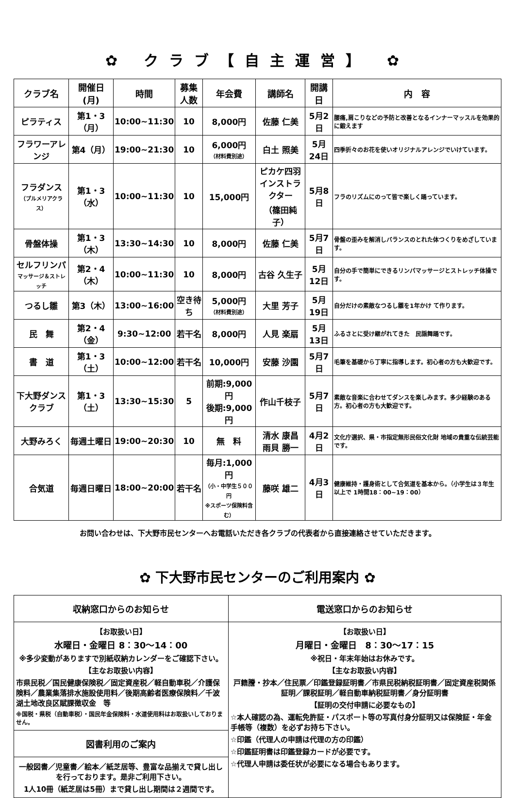✿ クラブ【自主運営】 ✿
| クラブ名 | 開催日(月) | 時間 | 募集 人数 | 年会費 | 講師名 | 開講日 | 内 容 |
| --- | --- | --- | --- | --- | --- | --- | --- |
| ピラティス | 第1・3（月） | 10:00~11:30 | 10 | 8,000円 | 佐藤 仁美 | 5月2日 | 腰痛,肩こりなどの予防と改善となるインナーマッスルを効果的に鍛えます |
| フラワーアレンジ | 第4（月） | 19:00~21:30 | 10 | 6,000円 （材料費別途） | 白土 照美 | 5月24日 | 四季折々のお花を使いオリジナルアレンジでいけています。 |
| フラダンス （プルメリアクラス） | 第1・3（水） | 10:00~11:30 | 10 | 15,000円 | ピカケ四羽 インストラクター （篠田純子） | 5月8日 | フラのリズムにのって皆で楽しく踊っています。 |
| 骨盤体操 | 第1・3（木） | 13:30~14:30 | 10 | 8,000円 | 佐藤 仁美 | 5月7日 | 骨盤の歪みを解消しバランスのとれた体つくりをめざしています。 |
| セルフリンパ マッサージ＆ストレッチ | 第2・4（木） | 10:00~11:30 | 10 | 8,000円 | 古谷 久生子 | 5月12日 | 自分の手で簡単にできるリンパマッサージとストレッチ体操です。 |
| つるし雛 | 第3（木） | 13:00~16:00 | 空き待ち | 5,000円 （材料費別途） | 大里 芳子 | 5月19日 | 自分だけの素敵なつるし雛を1年かけ て作ります。 |
| 民 舞 | 第2・4（金） | 9:30~12:00 | 若干名 | 8,000円 | 人見 楽扇 | 5月13日 | ふるさとに受け継がれてきた 民謡舞踊です。 |
| 書 道 | 第1・3（土） | 10:00~12:00 | 若干名 | 10,000円 | 安藤 沙園 | 5月7日 | 毛筆を基礎から丁寧に指導します。初心者の方も大歓迎です。 |
| 下大野ダンスクラブ | 第1・3（土） | 13:30~15:30 | 5 | 前期:9,000円 後期:9,000円 | 作山千枝子 | 5月7日 | 素敵な音楽に合わせてダンスを楽しみます。多少経験のある方。初心者の方も大歓迎です。 |
| 大野みろく | 毎週土曜日 | 19:00~20:30 | 10 | 無 料 | 清水 康昌 雨貝 勝一 | 4月2日 | 文化庁選択、県・市指定無形民俗文化財 地域の貴重な伝統芸能です。 |
| 合気道 | 毎週日曜日 | 18:00~20:00 | 若干名 | 毎月:1,000円 （小・中学生５００円 ※スポーツ保険料含む） | 藤咲 雄二 | 4月3日 | 健康維持・護身術として合気道を基本から。（小学生は３年生以上で 1時間18：00~19：00） |
お問い合わせは、下大野市民センターへお電話いただき各クラブの代表者から直接連絡させていただきます。
✿ 下大野市民センターのご利用案内 ✿
| 収納窓口からのお知らせ | 電送窓口からのお知らせ |
| 【お取扱い日】 水曜日・金曜日 8：30～14：00 ※多少変動がありますで別紙収納カレンダーをご確認下さい。 【主なお取扱い内容】 市県民税／国民健康保険税／固定資産税／軽自動車税／介護保険料／農業集落排水施設使用料／後期高齢者医療保険料／千波湖土地改良区賦課徴収金 等 ※国税・県税（自動車税）・国民年金保険料・水道使用料はお取扱いしておりません。 | 【お取扱い日】 月曜日・金曜日 8：30～17：15 ※祝日・年末年始はお休みです。 【主なお取扱い内容】 戸籍謄・抄本／住民票／印鑑登録証明書／市県民税納税証明書／固定資産税関係証明／課税証明／軽自動車納税証明書／身分証明書 【証明の交付申請に必要なもの】 ☆本人確認の為、運転免許証・パスポート等の写真付身分証明又は保険証・年金手帳等（複数）を必ずお持ち下さい。 ☆印鑑（代理人の申請は代理の方の印鑑） ☆印鑑証明書は印鑑登録カードが必要です。 ☆代理人申請は委任状が必要になる場合もあります。 |
| 図書利用のご案内 | |
| 一般図書／児童書／絵本／紙芝居等、豊富な品揃えで貸し出しを行っております。是非ご利用下さい。 1人10冊（紙芝居は5冊）まで貸し出し期間は２週間です。 | |